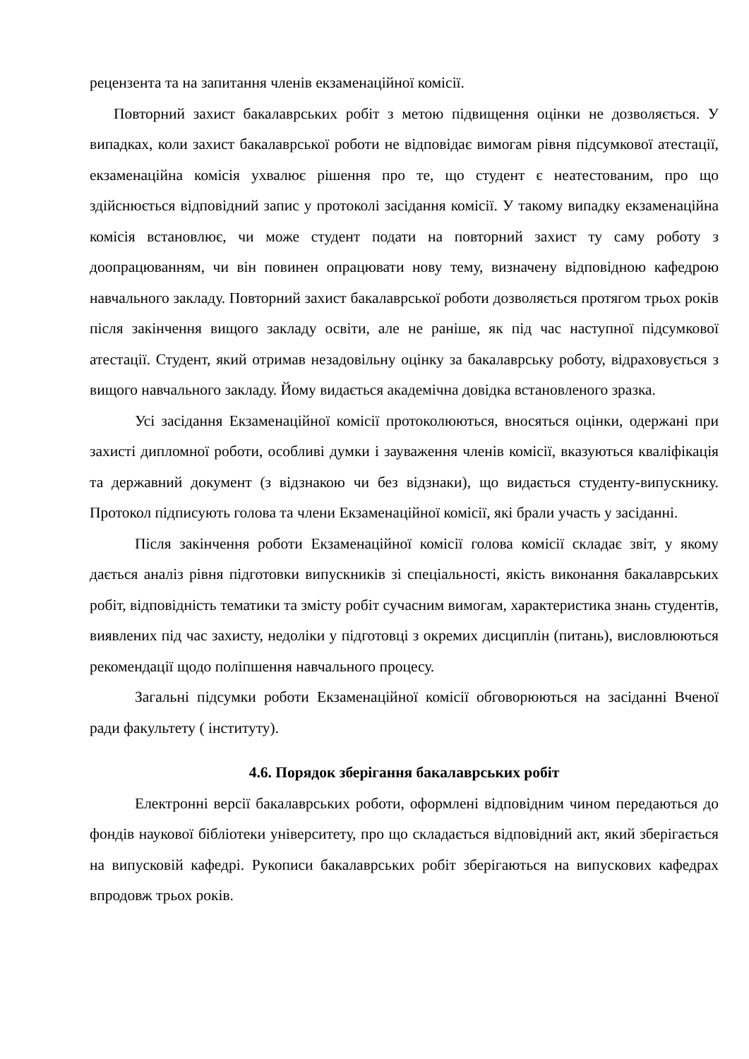рецензента та на запитання членів екзаменаційної комісії.
Повторний захист бакалаврських робіт з метою підвищення оцінки не дозволяється. У випадках, коли захист бакалаврської роботи не відповідає вимогам рівня підсумкової атестації, екзаменаційна комісія ухвалює рішення про те, що студент є неатестованим, про що здійснюється відповідний запис у протоколі засідання комісії. У такому випадку екзаменаційна комісія встановлює, чи може студент подати на повторний захист ту саму роботу з доопрацюванням, чи він повинен опрацювати нову тему, визначену відповідною кафедрою навчального закладу. Повторний захист бакалаврської роботи дозволяється протягом трьох років після закінчення вищого закладу освіти, але не раніше, як під час наступної підсумкової атестації. Студент, який отримав незадовільну оцінку за бакалаврську роботу, відраховується з вищого навчального закладу. Йому видається академічна довідка встановленого зразка.
Усі засідання Екзаменаційної комісії протоколюються, вносяться оцінки, одержані при захисті дипломної роботи, особливі думки і зауваження членів комісії, вказуються кваліфікація та державний документ (з відзнакою чи без відзнаки), що видається студенту-випускнику. Протокол підписують голова та члени Екзаменаційної комісії, які брали участь у засіданні.
Після закінчення роботи Екзаменаційної комісії голова комісії складає звіт, у якому дається аналіз рівня підготовки випускників зі спеціальності, якість виконання бакалаврських робіт, відповідність тематики та змісту робіт сучасним вимогам, характеристика знань студентів, виявлених під час захисту, недоліки у підготовці з окремих дисциплін (питань), висловлюються рекомендації щодо поліпшення навчального процесу.
Загальні підсумки роботи Екзаменаційної комісії обговорюються на засіданні Вченої ради факультету ( інституту).
4.6. Порядок зберігання бакалаврських робіт
Електронні версії бакалаврських роботи, оформлені відповідним чином передаються до фондів наукової бібліотеки університету, про що складається відповідний акт, який зберігається на випусковій кафедрі. Рукописи бакалаврських робіт зберігаються на випускових кафедрах впродовж трьох років.